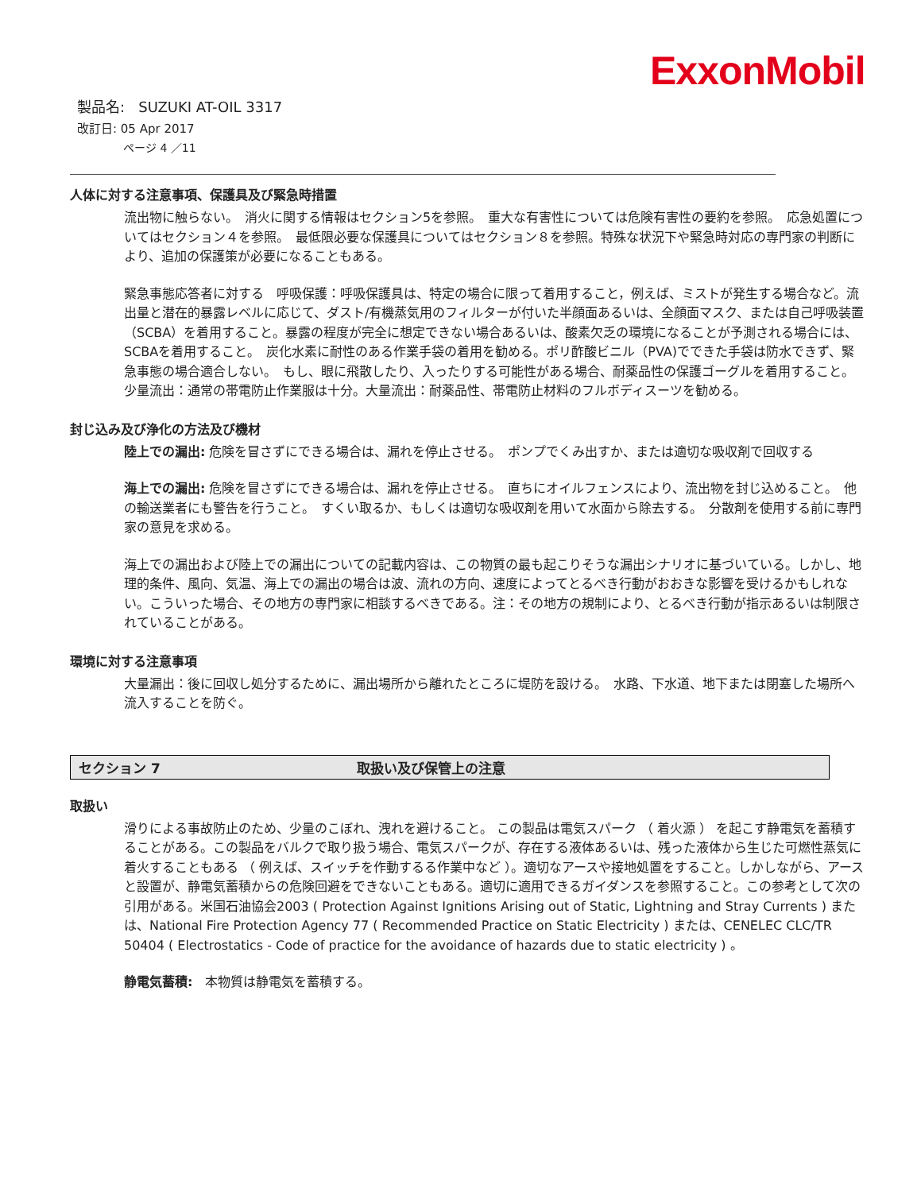ExxonMobil
製品名: SUZUKI AT-OIL 3317
改訂日: 05 Apr 2017
ページ 4 ／11
人体に対する注意事項、保護具及び緊急時措置
流出物に触らない。　消火に関する情報はセクション5を参照。　重大な有害性については危険有害性の要約を参照。　応急処置についてはセクション４を参照。　最低限必要な保護具についてはセクション８を参照。特殊な状況下や緊急時対応の専門家の判断により、追加の保護策が必要になることもある。
緊急事態応答者に対する　呼吸保護：呼吸保護具は、特定の場合に限って着用すること，例えば、ミストが発生する場合など。流出量と潜在的暴露レベルに応じて、ダスト/有機蒸気用のフィルターが付いた半顔面あるいは、全顔面マスク、または自己呼吸装置（SCBA）を着用すること。暴露の程度が完全に想定できない場合あるいは、酸素欠乏の環境になることが予測される場合には、SCBAを着用すること。　炭化水素に耐性のある作業手袋の着用を勧める。ポリ酢酸ビニル（PVA)でできた手袋は防水できず、緊急事態の場合適合しない。　もし、眼に飛散したり、入ったりする可能性がある場合、耐薬品性の保護ゴーグルを着用すること。　少量流出：通常の帯電防止作業服は十分。大量流出：耐薬品性、帯電防止材料のフルボディスーツを勧める。
封じ込み及び浄化の方法及び機材
陸上での漏出: 危険を冒さずにできる場合は、漏れを停止させる。　ポンプでくみ出すか、または適切な吸収剤で回収する
海上での漏出: 危険を冒さずにできる場合は、漏れを停止させる。　直ちにオイルフェンスにより、流出物を封じ込めること。　他の輸送業者にも警告を行うこと。　すくい取るか、もしくは適切な吸収剤を用いて水面から除去する。　分散剤を使用する前に専門家の意見を求める。
海上での漏出および陸上での漏出についての記載内容は、この物質の最も起こりそうな漏出シナリオに基づいている。しかし、地理的条件、風向、気温、海上での漏出の場合は波、流れの方向、速度によってとるべき行動がおおきな影響を受けるかもしれない。こういった場合、その地方の専門家に相談するべきである。注：その地方の規制により、とるべき行動が指示あるいは制限されていることがある。
環境に対する注意事項
大量漏出：後に回収し処分するために、漏出場所から離れたところに堤防を設ける。　水路、下水道、地下または閉塞した場所へ流入することを防ぐ。
セクション 7 取扱い及び保管上の注意
取扱い
滑りによる事故防止のため、少量のこぼれ、洩れを避けること。 この製品は電気スパーク （ 着火源 ） を起こす静電気を蓄積することがある。この製品をバルクで取り扱う場合、電気スパークが、存在する液体あるいは、残った液体から生じた可燃性蒸気に着火することもある （ 例えば、スイッチを作動するる作業中など ）。適切なアースや接地処置をすること。しかしながら、アースと設置が、静電気蓄積からの危険回避をできないこともある。適切に適用できるガイダンスを参照すること。この参考として次の引用がある。米国石油協会2003 ( Protection Against Ignitions Arising out of Static, Lightning and Stray Currents ) または、National Fire Protection Agency 77 ( Recommended Practice on Static Electricity ) または、CENELEC CLC/TR 50404 ( Electrostatics - Code of practice for the avoidance of hazards due to static electricity ) 。
静電気蓄積: 本物質は静電気を蓄積する。